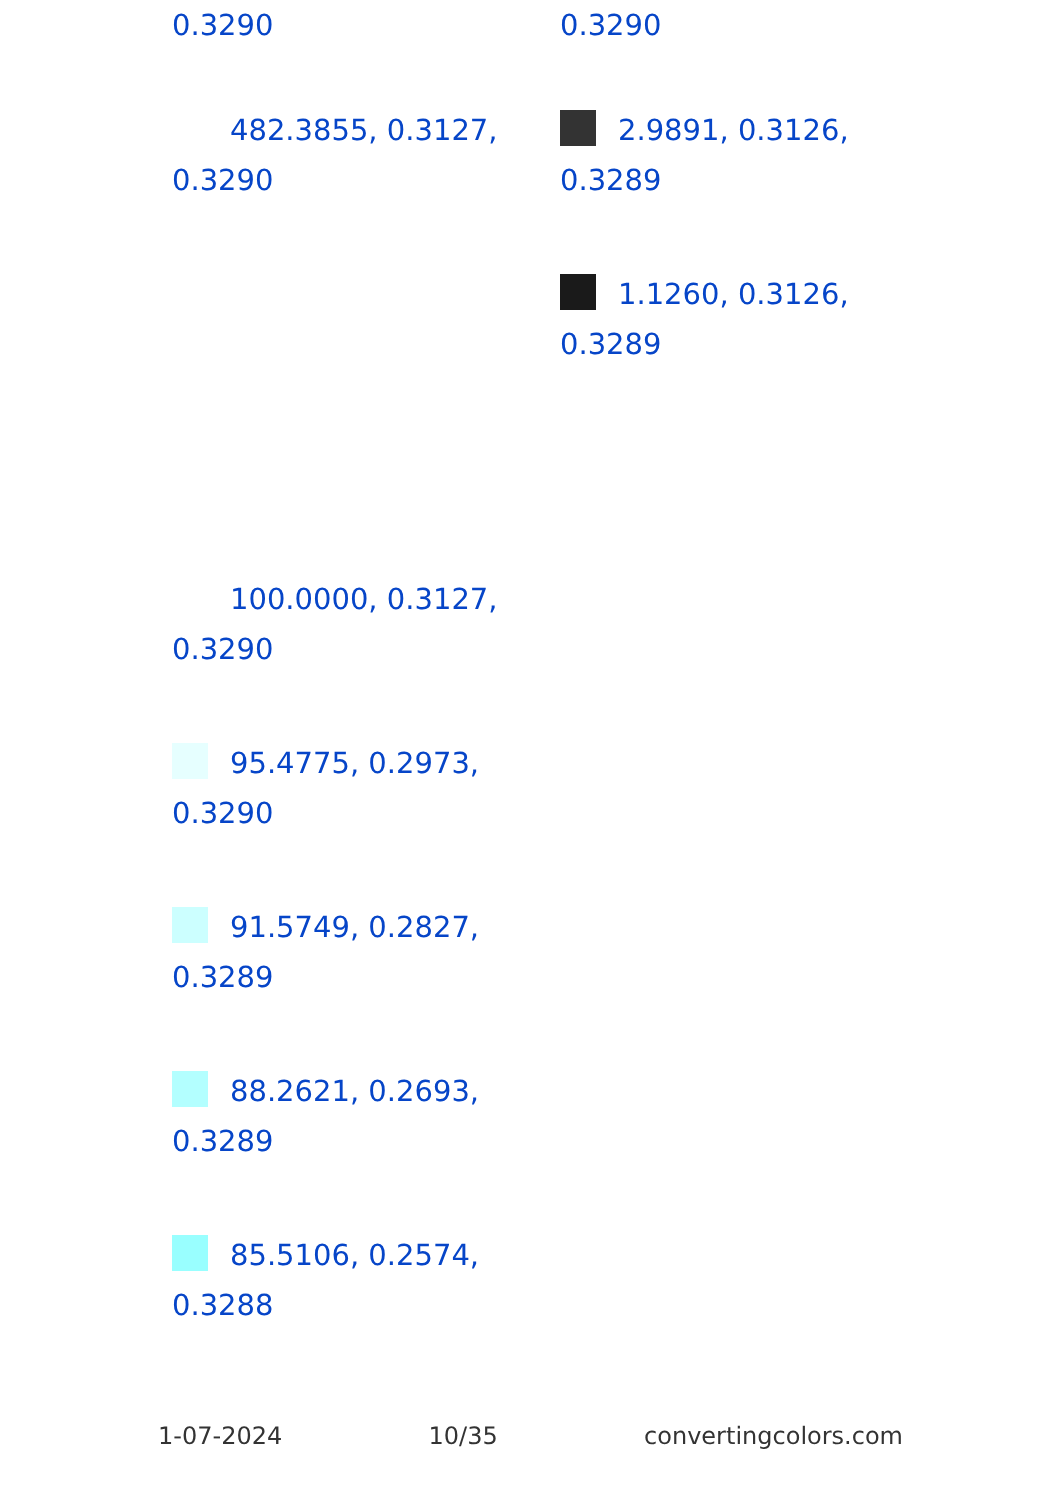0.3290
482.3855, 0.3127, 0.3290
100.0000, 0.3127, 0.3290
95.4775, 0.2973, 0.3290
91.5749, 0.2827, 0.3289
88.2621, 0.2693, 0.3289
85.5106, 0.2574, 0.3288
0.3290
2.9891, 0.3126, 0.3289
1.1260, 0.3126, 0.3289
1-07-2024 10/35 convertingcolors.com